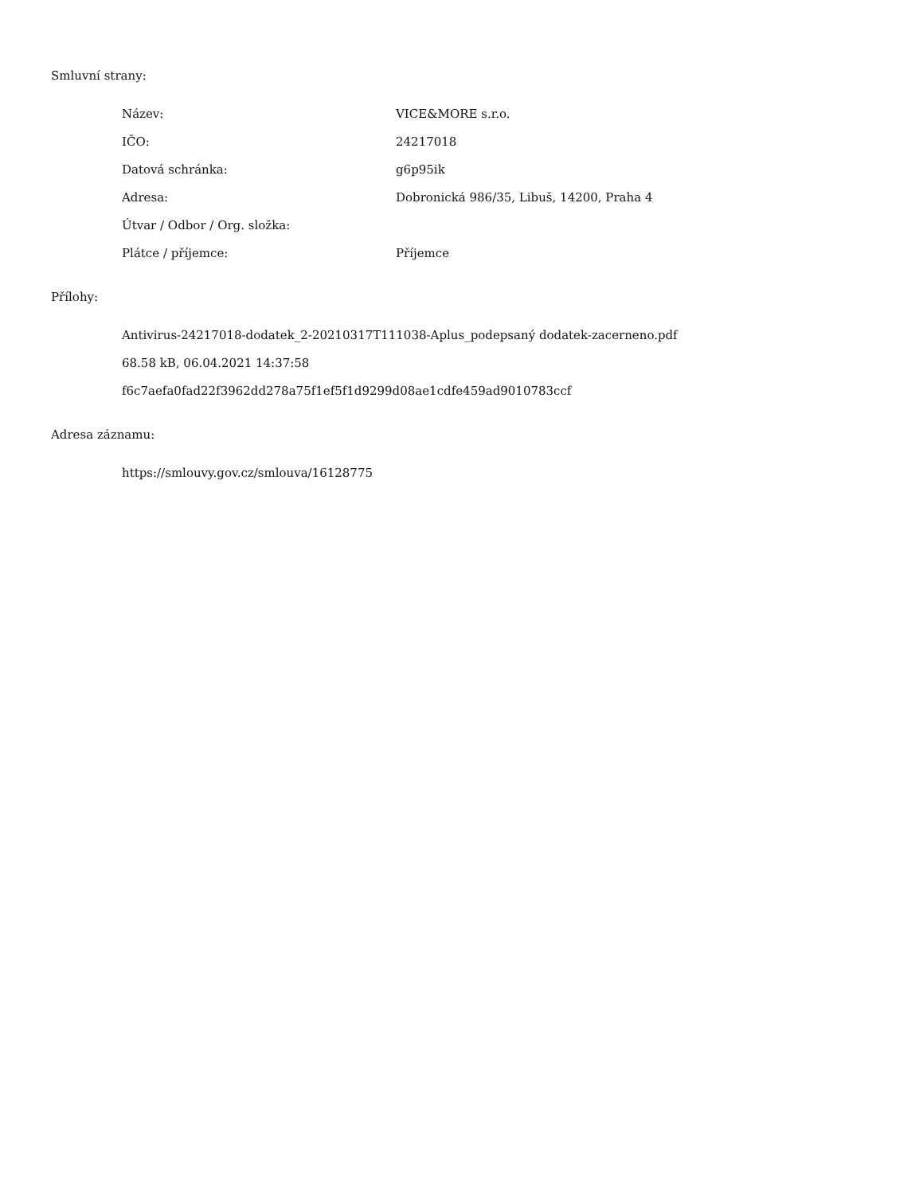Smluvní strany:
| Název: | VICE&MORE s.r.o. |
| IČO: | 24217018 |
| Datová schránka: | g6p95ik |
| Adresa: | Dobronická 986/35, Libuš, 14200, Praha 4 |
| Útvar / Odbor / Org. složka: | |
| Plátce / příjemce: | Příjemce |
Přílohy:
Antivirus-24217018-dodatek_2-20210317T111038-Aplus_podepsaný dodatek-zacerneno.pdf
68.58 kB, 06.04.2021 14:37:58
f6c7aefa0fad22f3962dd278a75f1ef5f1d9299d08ae1cdfe459ad9010783ccf
Adresa záznamu:
https://smlouvy.gov.cz/smlouva/16128775